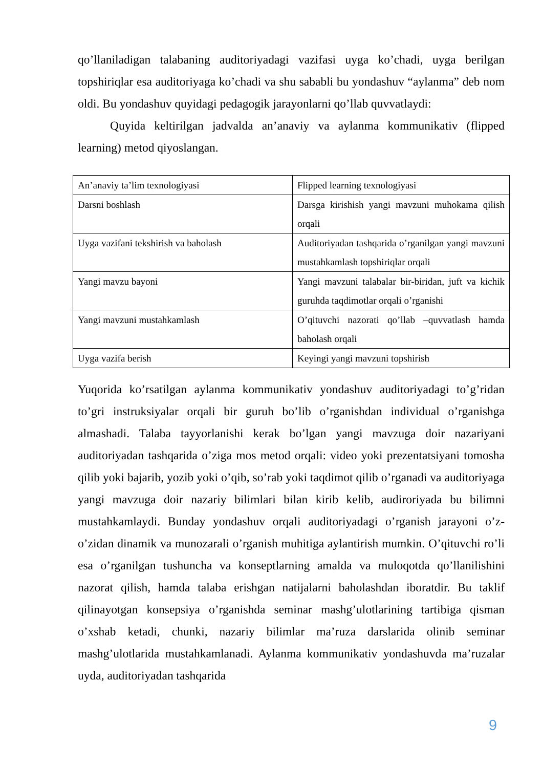qo’llaniladigan talabaning auditoriyadagi vazifasi uygа ko’chadi, uyga berilgan topshiriqlar esa auditoriyaga ko’chadi va shu sababli bu yondashuv “aylanma” deb nom oldi. Bu yondashuv quyidagi pedagogik jarayonlarni qo’llab quvvatlaydi:
Quyida keltirilgan jadvalda an’anaviy va aylanma kommunikativ (flipped learning) metod qiyoslangan.
| An’anaviy ta’lim texnologiyasi | Flipped learning texnologiyasi |
| Darsni boshlash | Darsga kirishish yangi mavzuni muhokama qilish orqali |
| Uyga vazifani tekshirish va baholash | Auditoriyadan tashqarida o’rganilgan yangi mavzuni mustahkamlash topshiriqlar orqali |
| Yangi mavzu bayoni | Yangi mavzuni talabalar bir-biridan, juft va kichik guruhda taqdimotlar orqali o’rganishi |
| Yangi mavzuni mustahkamlash | O’qituvchi nazorati qo’llab –quvvatlash hamda baholash orqali |
| Uyga vazifa berish | Keyingi yangi mavzuni topshirish |
Yuqorida ko’rsatilgan aylanma kommunikativ yondashuv auditoriyadagi to’g’ridan to’gri instruksiyalar orqali bir guruh bo’lib o’rganishdan individual o’rganishga almashadi. Talaba tayyorlanishi kerak bo’lgan yangi mavzuga doir nazariyani auditoriyadan tashqarida o’ziga mos metod orqali: video yoki prezentatsiyani tomosha qilib yoki bajarib, yozib yoki o’qib, so’rab yoki taqdimot qilib o’rganadi va auditoriyaga yangi mavzuga doir nazariy bilimlari bilan kirib kelib, audiroriyada bu bilimni mustahkamlaydi. Bunday yondashuv orqali auditoriyadagi o’rganish jarayoni o’z-o’zidan dinamik va munozarali o’rganish muhitiga aylantirish mumkin. O’qituvchi ro’li esa o’rganilgan tushuncha va konseptlarning amalda va muloqotda qo’llanilishini nazorat qilish, hamda talaba erishgan natijalarni baholashdan iboratdir. Bu taklif qilinayotgan konsepsiya o’rganishda seminar mashg’ulotlarining tartibiga qisman o’xshab ketadi, chunki, nazariy bilimlar ma’ruza darslarida olinib seminar mashg’ulotlarida mustahkamlanadi. Aylanma kommunikativ yondashuvda ma’ruzalar uyda, auditoriyadan tashqarida
9